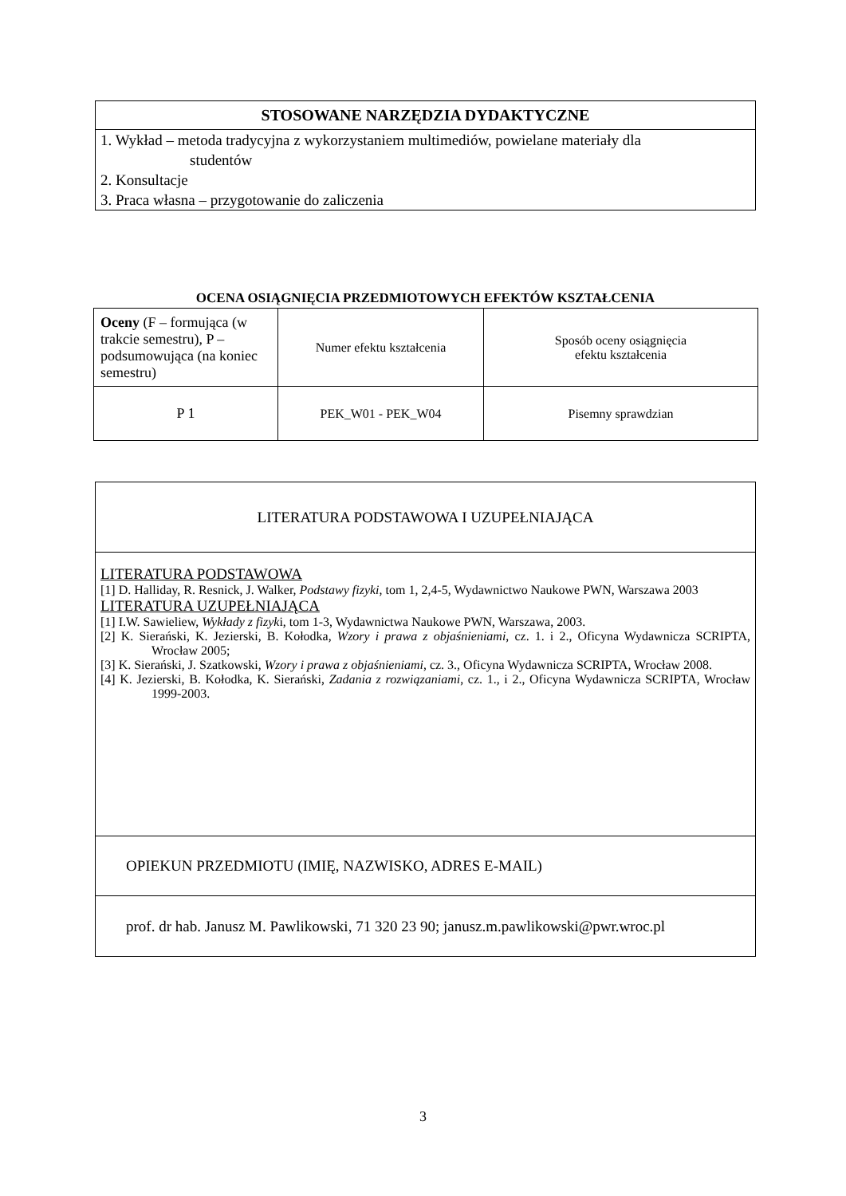| STOSOWANE NARZĘDZIA DYDAKTYCZNE |
| --- |
| 1. Wykład – metoda tradycyjna z wykorzystaniem multimediów, powielane materiały dla studentów 2. Konsultacje 3. Praca własna – przygotowanie do zaliczenia |
OCENA OSIĄGNIĘCIA PRZEDMIOTOWYCH EFEKTÓW KSZTAŁCENIA
| Oceny (F – formująca (w trakcie semestru), P – podsumowująca (na koniec semestru) | Numer efektu kształcenia | Sposób oceny osiągnięcia efektu kształcenia |
| P 1 | PEK_W01 - PEK_W04 | Pisemny sprawdzian |
| LITERATURA PODSTAWOWA I UZUPEŁNIAJĄCA |
| LITERATURA PODSTAWOWA [1] D. Halliday, R. Resnick, J. Walker, Podstawy fizyki , tom 1, 2,4-5, Wydawnictwo Naukowe PWN, Warszawa 2003 LITERATURA UZUPEŁNIAJĄCA [1] I.W. Sawieliew, Wykłady z fizyk i, tom 1-3, Wydawnictwa Naukowe PWN, Warszawa, 2003. [2] K. Sierański, K. Jezierski, B. Kołodka, Wzory i prawa z objaśnieniami , cz. 1. i 2., Oficyna Wydawnicza SCRIPTA, Wrocław 2005; [3] K. Sierański, J. Szatkowski, Wzory i prawa z objaśnieniami , cz. 3., Oficyna Wydawnicza SCRIPTA, Wrocław 2008. [4] K. Jezierski, B. Kołodka, K. Sierański, Zadania z rozwiązaniami , cz. 1., i 2., Oficyna Wydawnicza SCRIPTA, Wrocław 1999-2003. |
| OPIEKUN PRZEDMIOTU (IMIĘ, NAZWISKO, ADRES E-MAIL) |
| prof. dr hab. Janusz M. Pawlikowski, 71 320 23 90; janusz.m.pawlikowski@pwr.wroc.pl |
3